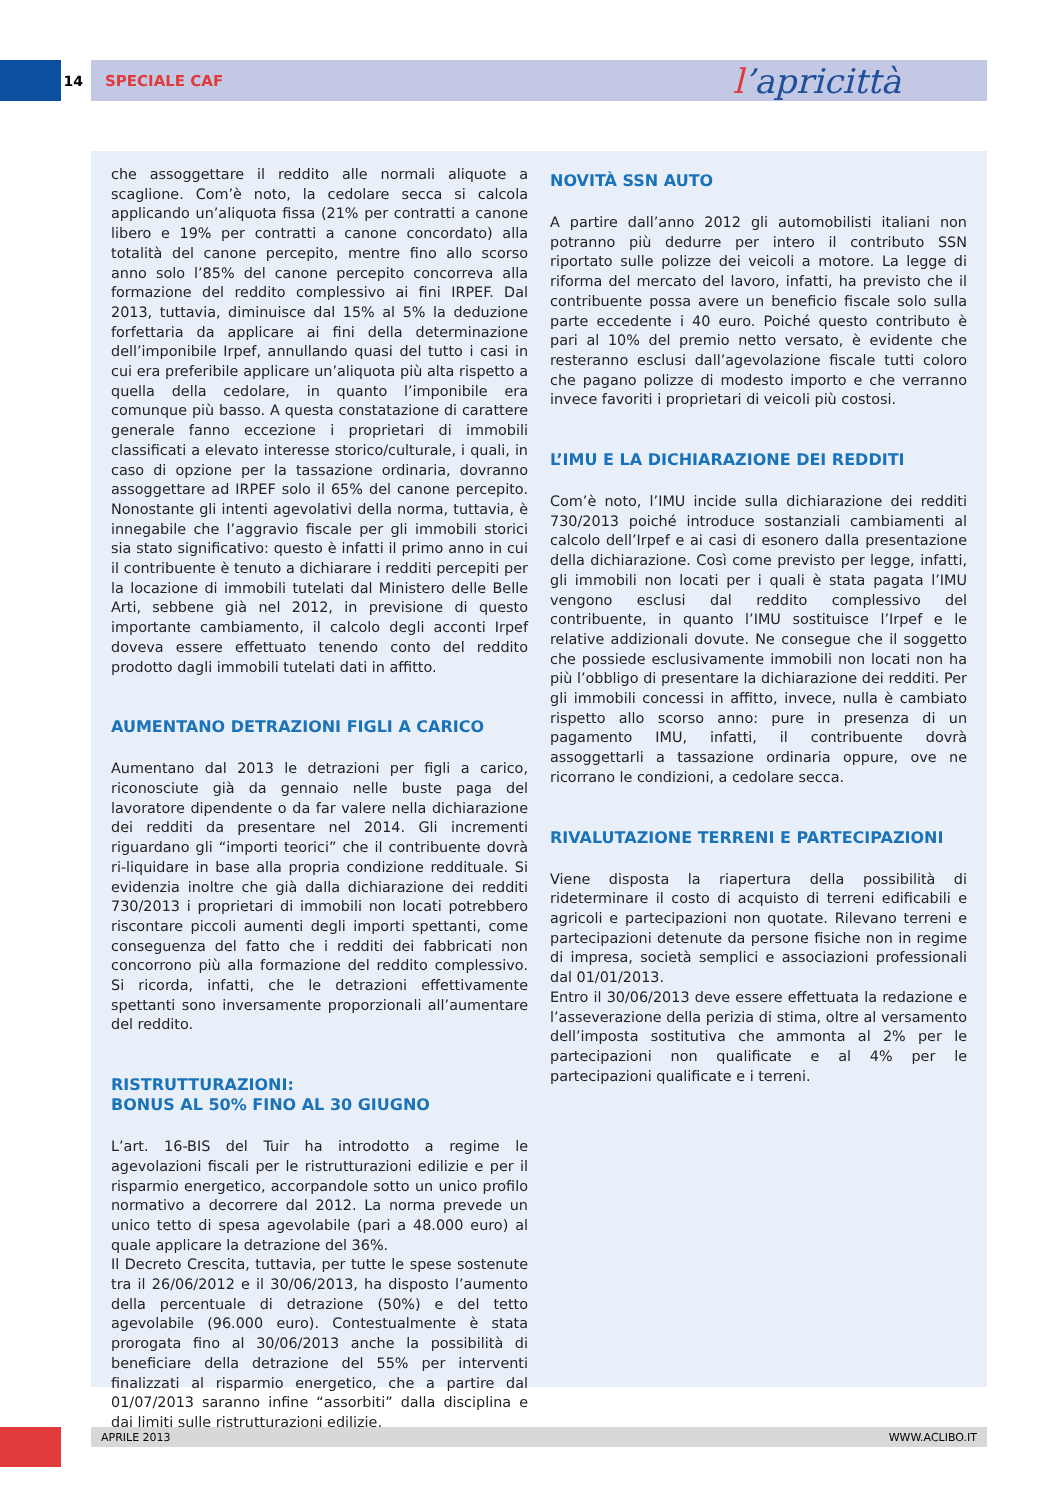14 SPECIALE CAF
l’apricittà
che assoggettare il reddito alle normali aliquote a scaglione. Com’è noto, la cedolare secca si calcola applicando un’aliquota fissa (21% per contratti a canone libero e 19% per contratti a canone concordato) alla totalità del canone percepito, mentre fino allo scorso anno solo l’85% del canone percepito concorreva alla formazione del reddito complessivo ai fini IRPEF. Dal 2013, tuttavia, diminuisce dal 15% al 5% la deduzione forfettaria da applicare ai fini della determinazione dell’imponibile Irpef, annullando quasi del tutto i casi in cui era preferibile applicare un’aliquota più alta rispetto a quella della cedolare, in quanto l’imponibile era comunque più basso. A questa constatazione di carattere generale fanno eccezione i proprietari di immobili classificati a elevato interesse storico/culturale, i quali, in caso di opzione per la tassazione ordinaria, dovranno assoggettare ad IRPEF solo il 65% del canone percepito. Nonostante gli intenti agevolativi della norma, tuttavia, è innegabile che l’aggravio fiscale per gli immobili storici sia stato significativo: questo è infatti il primo anno in cui il contribuente è tenuto a dichiarare i redditi percepiti per la locazione di immobili tutelati dal Ministero delle Belle Arti, sebbene già nel 2012, in previsione di questo importante cambiamento, il calcolo degli acconti Irpef doveva essere effettuato tenendo conto del reddito prodotto dagli immobili tutelati dati in affitto.
AUMENTANO DETRAZIONI FIGLI A CARICO
Aumentano dal 2013 le detrazioni per figli a carico, riconosciute già da gennaio nelle buste paga del lavoratore dipendente o da far valere nella dichiarazione dei redditi da presentare nel 2014. Gli incrementi riguardano gli “importi teorici” che il contribuente dovrà ri-liquidare in base alla propria condizione reddituale. Si evidenzia inoltre che già dalla dichiarazione dei redditi 730/2013 i proprietari di immobili non locati potrebbero riscontare piccoli aumenti degli importi spettanti, come conseguenza del fatto che i redditi dei fabbricati non concorrono più alla formazione del reddito complessivo. Si ricorda, infatti, che le detrazioni effettivamente spettanti sono inversamente proporzionali all’aumentare del reddito.
RISTRUTTURAZIONI:
BONUS AL 50% FINO AL 30 GIUGNO
L’art. 16-BIS del Tuir ha introdotto a regime le agevolazioni fiscali per le ristrutturazioni edilizie e per il risparmio energetico, accorpandole sotto un unico profilo normativo a decorrere dal 2012. La norma prevede un unico tetto di spesa agevolabile (pari a 48.000 euro) al quale applicare la detrazione del 36%.
Il Decreto Crescita, tuttavia, per tutte le spese sostenute tra il 26/06/2012 e il 30/06/2013, ha disposto l’aumento della percentuale di detrazione (50%) e del tetto agevolabile (96.000 euro). Contestualmente è stata prorogata fino al 30/06/2013 anche la possibilità di beneficiare della detrazione del 55% per interventi finalizzati al risparmio energetico, che a partire dal 01/07/2013 saranno infine “assorbiti” dalla disciplina e dai limiti sulle ristrutturazioni edilizie.
NOVITÀ SSN AUTO
A partire dall’anno 2012 gli automobilisti italiani non potranno più dedurre per intero il contributo SSN riportato sulle polizze dei veicoli a motore. La legge di riforma del mercato del lavoro, infatti, ha previsto che il contribuente possa avere un beneficio fiscale solo sulla parte eccedente i 40 euro. Poiché questo contributo è pari al 10% del premio netto versato, è evidente che resteranno esclusi dall’agevolazione fiscale tutti coloro che pagano polizze di modesto importo e che verranno invece favoriti i proprietari di veicoli più costosi.
L’IMU E LA DICHIARAZIONE DEI REDDITI
Com’è noto, l’IMU incide sulla dichiarazione dei redditi 730/2013 poiché introduce sostanziali cambiamenti al calcolo dell’Irpef e ai casi di esonero dalla presentazione della dichiarazione. Così come previsto per legge, infatti, gli immobili non locati per i quali è stata pagata l’IMU vengono esclusi dal reddito complessivo del contribuente, in quanto l’IMU sostituisce l’Irpef e le relative addizionali dovute. Ne consegue che il soggetto che possiede esclusivamente immobili non locati non ha più l’obbligo di presentare la dichiarazione dei redditi. Per gli immobili concessi in affitto, invece, nulla è cambiato rispetto allo scorso anno: pure in presenza di un pagamento IMU, infatti, il contribuente dovrà assoggettarli a tassazione ordinaria oppure, ove ne ricorrano le condizioni, a cedolare secca.
RIVALUTAZIONE TERRENI E PARTECIPAZIONI
Viene disposta la riapertura della possibilità di rideterminare il costo di acquisto di terreni edificabili e agricoli e partecipazioni non quotate. Rilevano terreni e partecipazioni detenute da persone fisiche non in regime di impresa, società semplici e associazioni professionali dal 01/01/2013.
Entro il 30/06/2013 deve essere effettuata la redazione e l’asseverazione della perizia di stima, oltre al versamento dell’imposta sostitutiva che ammonta al 2% per le partecipazioni non qualificate e al 4% per le partecipazioni qualificate e i terreni.
APRILE 2013 WWW.ACLIBO.IT